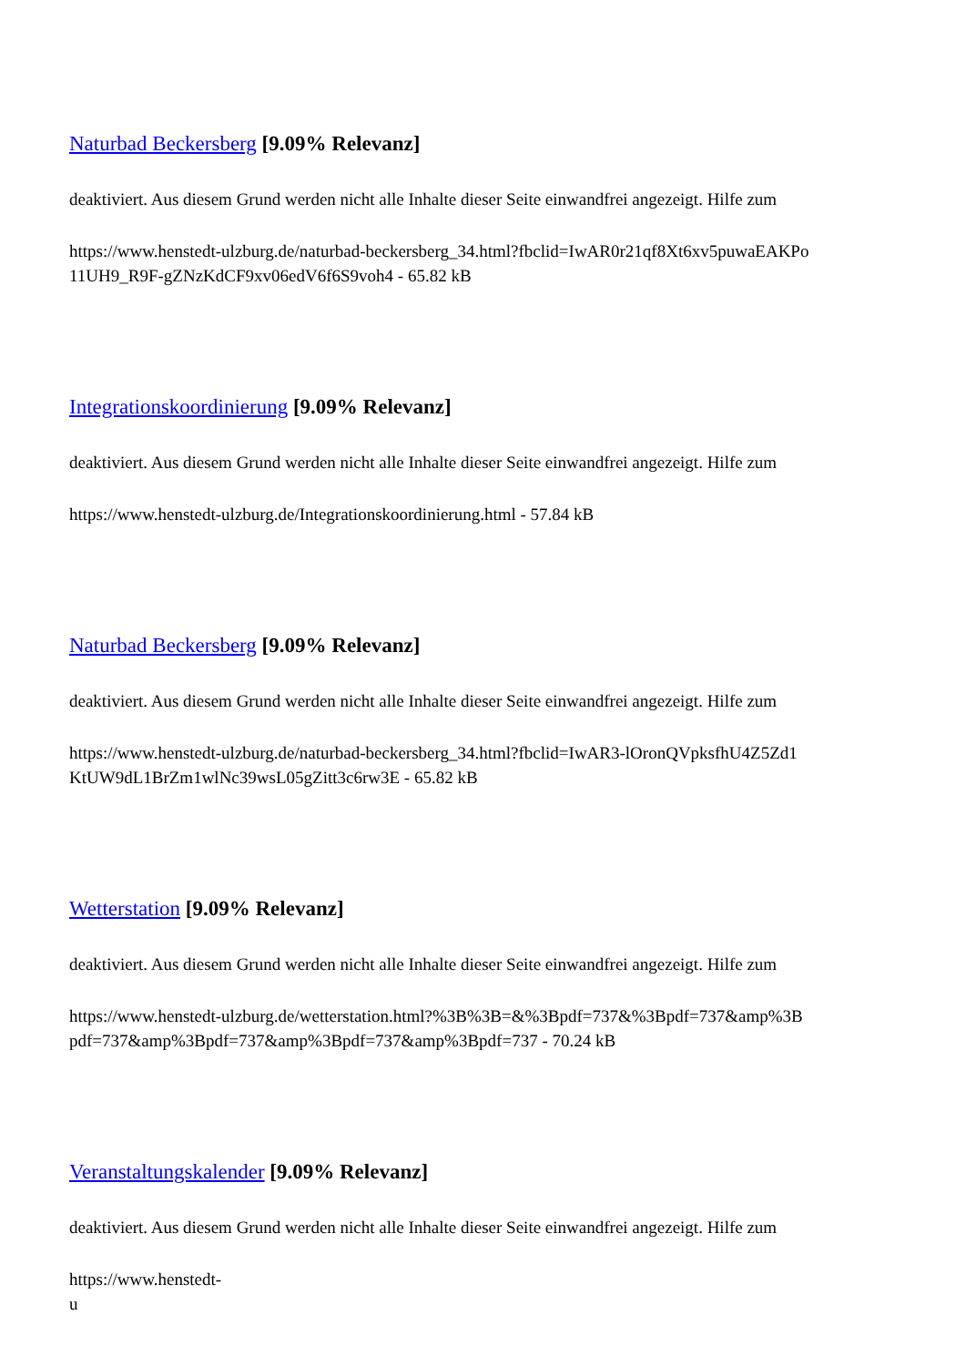Naturbad Beckersberg [9.09% Relevanz]
deaktiviert. Aus diesem Grund werden nicht alle Inhalte dieser Seite einwandfrei angezeigt. Hilfe zum
https://www.henstedt-ulzburg.de/naturbad-beckersberg_34.html?fbclid=IwAR0r21qf8Xt6xv5puwaEAKPo
11UH9_R9F-gZNzKdCF9xv06edV6f6S9voh4 - 65.82 kB
Integrationskoordinierung [9.09% Relevanz]
deaktiviert. Aus diesem Grund werden nicht alle Inhalte dieser Seite einwandfrei angezeigt. Hilfe zum
https://www.henstedt-ulzburg.de/Integrationskoordinierung.html - 57.84 kB
Naturbad Beckersberg [9.09% Relevanz]
deaktiviert. Aus diesem Grund werden nicht alle Inhalte dieser Seite einwandfrei angezeigt. Hilfe zum
https://www.henstedt-ulzburg.de/naturbad-beckersberg_34.html?fbclid=IwAR3-lOronQVpksfhU4Z5Zd1
KtUW9dL1BrZm1wlNc39wsL05gZitt3c6rw3E - 65.82 kB
Wetterstation [9.09% Relevanz]
deaktiviert. Aus diesem Grund werden nicht alle Inhalte dieser Seite einwandfrei angezeigt. Hilfe zum
https://www.henstedt-ulzburg.de/wetterstation.html?%3B%3B=&%3Bpdf=737&%3Bpdf=737&amp%3B
pdf=737&amp%3Bpdf=737&amp%3Bpdf=737&amp%3Bpdf=737 - 70.24 kB
Veranstaltungskalender [9.09% Relevanz]
deaktiviert. Aus diesem Grund werden nicht alle Inhalte dieser Seite einwandfrei angezeigt. Hilfe zum
https://www.henstedt-
u